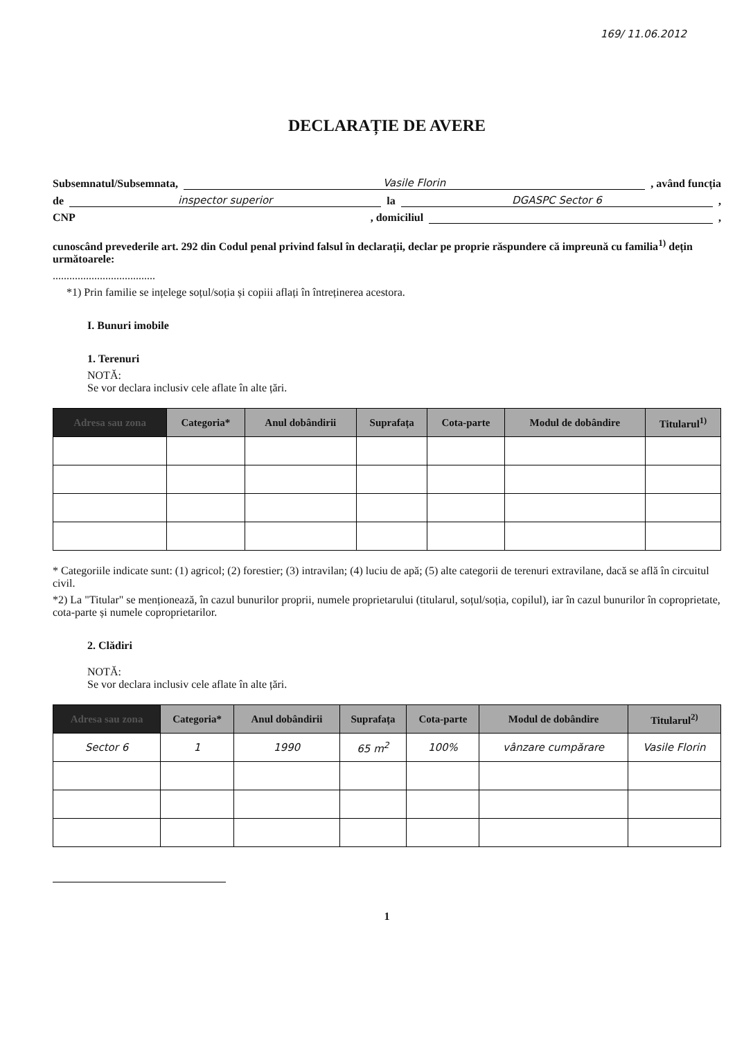169/ 11.06.2012
DECLARAȚIE DE AVERE
Subsemnatul/Subsemnata, Vasile Florin , având funcția
de inspector superior la DGASPC Sector 6 ,
CNP , domiciliul ,
cunoscând prevederile art. 292 din Codul penal privind falsul în declarații, declar pe proprie răspundere că impreună cu familia<sup>1)</sup> dețin următoarele:
.....................................
*1) Prin familie se ințelege soțul/soția și copiii aflați în întreținerea acestora.
I. Bunuri imobile
1. Terenuri
NOTĂ:
Se vor declara inclusiv cele aflate în alte țări.
| Adresa sau zona | Categoria* | Anul dobândirii | Suprafața | Cota-parte | Modul de dobândire | Titularul<sup>1)</sup> |
| --- | --- | --- | --- | --- | --- | --- |
* Categoriile indicate sunt: (1) agricol; (2) forestier; (3) intravilan; (4) luciu de apă; (5) alte categorii de terenuri extravilane, dacă se află în circuitul civil.
*2) La "Titular" se menționează, în cazul bunurilor proprii, numele proprietarului (titularul, soțul/soția, copilul), iar în cazul bunurilor în coproprietate, cota-parte și numele coproprietarilor.
2. Clădiri
NOTĂ:
Se vor declara inclusiv cele aflate în alte țări.
| Adresa sau zona | Categoria* | Anul dobândirii | Suprafața | Cota-parte | Modul de dobândire | Titularul<sup>2)</sup> |
| --- | --- | --- | --- | --- | --- | --- |
| Sector 6 | 1 | 1990 | 65 m<sup>2</sup> | 100% | vânzare cumpărare | Vasile Florin |
1